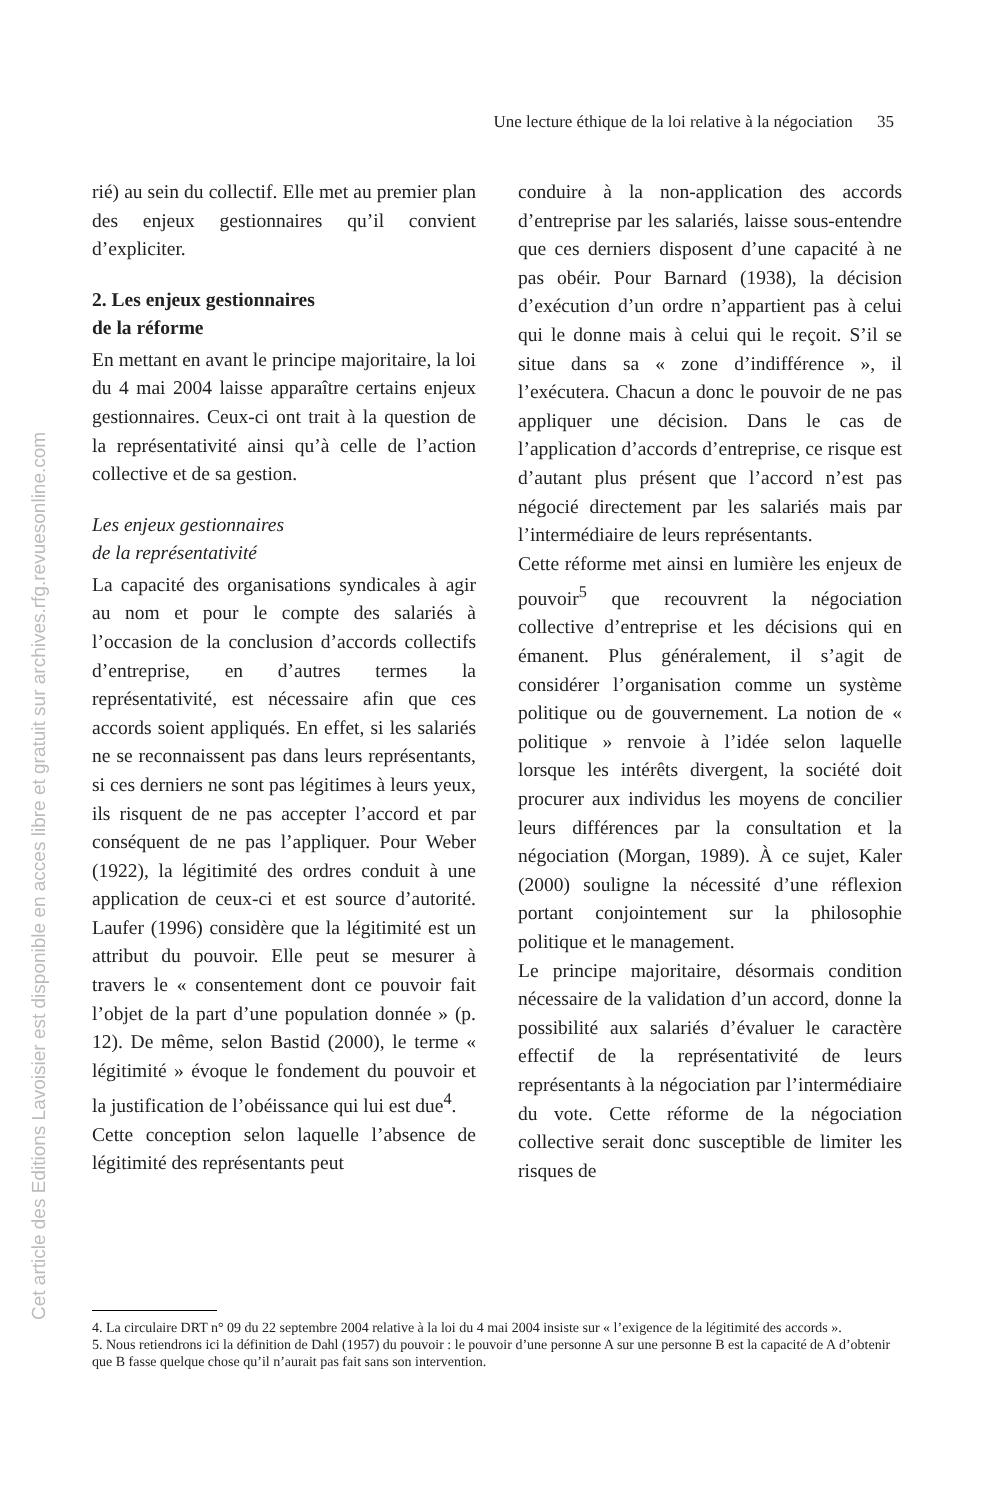Cet article des Editions Lavoisier est disponible en acces libre et gratuit sur archives.rfg.revuesonline.com
Une lecture éthique de la loi relative à la négociation 35
rié) au sein du collectif. Elle met au premier plan des enjeux gestionnaires qu’il convient d’expliciter.
2. Les enjeux gestionnaires
de la réforme
En mettant en avant le principe majoritaire, la loi du 4 mai 2004 laisse apparaître certains enjeux gestionnaires. Ceux-ci ont trait à la question de la représentativité ainsi qu’à celle de l’action collective et de sa gestion.
Les enjeux gestionnaires
de la représentativité
La capacité des organisations syndicales à agir au nom et pour le compte des salariés à l’occasion de la conclusion d’accords collectifs d’entreprise, en d’autres termes la représentativité, est nécessaire afin que ces accords soient appliqués. En effet, si les salariés ne se reconnaissent pas dans leurs représentants, si ces derniers ne sont pas légitimes à leurs yeux, ils risquent de ne pas accepter l’accord et par conséquent de ne pas l’appliquer. Pour Weber (1922), la légitimité des ordres conduit à une application de ceux-ci et est source d’autorité. Laufer (1996) considère que la légitimité est un attribut du pouvoir. Elle peut se mesurer à travers le « consentement dont ce pouvoir fait l’objet de la part d’une population donnée » (p. 12). De même, selon Bastid (2000), le terme « légitimité » évoque le fondement du pouvoir et la justification de l’obéissance qui lui est due<sup>4</sup>.
Cette conception selon laquelle l’absence de légitimité des représentants peut
conduire à la non-application des accords d’entreprise par les salariés, laisse sous-entendre que ces derniers disposent d’une capacité à ne pas obéir. Pour Barnard (1938), la décision d’exécution d’un ordre n’appartient pas à celui qui le donne mais à celui qui le reçoit. S’il se situe dans sa « zone d’indifférence », il l’exécutera. Chacun a donc le pouvoir de ne pas appliquer une décision. Dans le cas de l’application d’accords d’entreprise, ce risque est d’autant plus présent que l’accord n’est pas négocié directement par les salariés mais par l’intermédiaire de leurs représentants.
Cette réforme met ainsi en lumière les enjeux de pouvoir<sup>5</sup> que recouvrent la négociation collective d’entreprise et les décisions qui en émanent. Plus généralement, il s’agit de considérer l’organisation comme un système politique ou de gouvernement. La notion de « politique » renvoie à l’idée selon laquelle lorsque les intérêts divergent, la société doit procurer aux individus les moyens de concilier leurs différences par la consultation et la négociation (Morgan, 1989). À ce sujet, Kaler (2000) souligne la nécessité d’une réflexion portant conjointement sur la philosophie politique et le management.
Le principe majoritaire, désormais condition nécessaire de la validation d’un accord, donne la possibilité aux salariés d’évaluer le caractère effectif de la représentativité de leurs représentants à la négociation par l’intermédiaire du vote. Cette réforme de la négociation collective serait donc susceptible de limiter les risques de
4. La circulaire DRT n° 09 du 22 septembre 2004 relative à la loi du 4 mai 2004 insiste sur « l’exigence de la légitimité des accords ».
5. Nous retiendrons ici la définition de Dahl (1957) du pouvoir : le pouvoir d’une personne A sur une personne B est la capacité de A d’obtenir que B fasse quelque chose qu’il n’aurait pas fait sans son intervention.